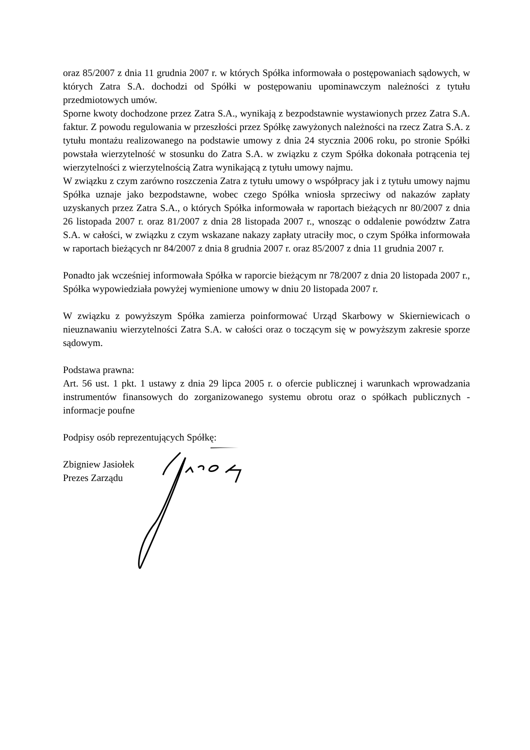oraz 85/2007 z dnia 11 grudnia 2007 r. w których Spółka informowała o postępowaniach sądowych, w których Zatra S.A. dochodzi od Spółki w postępowaniu upominawczym należności z tytułu przedmiotowych umów.
Sporne kwoty dochodzone przez Zatra S.A., wynikają z bezpodstawnie wystawionych przez Zatra S.A. faktur. Z powodu regulowania w przeszłości przez Spółkę zawyżonych należności na rzecz Zatra S.A. z tytułu montażu realizowanego na podstawie umowy z dnia 24 stycznia 2006 roku, po stronie Spółki powstała wierzytelność w stosunku do Zatra S.A. w związku z czym Spółka dokonała potrącenia tej wierzytelności z wierzytelnością Zatra wynikającą z tytułu umowy najmu.
W związku z czym zarówno roszczenia Zatra z tytułu umowy o współpracy jak i z tytułu umowy najmu Spółka uznaje jako bezpodstawne, wobec czego Spółka wniosła sprzeciwy od nakazów zapłaty uzyskanych przez Zatra S.A., o których Spółka informowała w raportach bieżących nr 80/2007 z dnia 26 listopada 2007 r. oraz 81/2007 z dnia 28 listopada 2007 r., wnosząc o oddalenie powództw Zatra S.A. w całości, w związku z czym wskazane nakazy zapłaty utraciły moc, o czym Spółka informowała w raportach bieżących nr 84/2007 z dnia 8 grudnia 2007 r. oraz 85/2007 z dnia 11 grudnia 2007 r.
Ponadto jak wcześniej informowała Spółka w raporcie bieżącym nr 78/2007 z dnia 20 listopada 2007 r., Spółka wypowiedziała powyżej wymienione umowy w dniu 20 listopada 2007 r.
W związku z powyższym Spółka zamierza poinformować Urząd Skarbowy w Skierniewicach o nieuznawaniu wierzytelności Zatra S.A. w całości oraz o toczącym się w powyższym zakresie sporze sądowym.
Podstawa prawna:
Art. 56 ust. 1 pkt. 1 ustawy z dnia 29 lipca 2005 r. o ofercie publicznej i warunkach wprowadzania instrumentów finansowych do zorganizowanego systemu obrotu oraz o spółkach publicznych - informacje poufne
Podpisy osób reprezentujących Spółkę:
Zbigniew Jasiołek
Prezes Zarządu